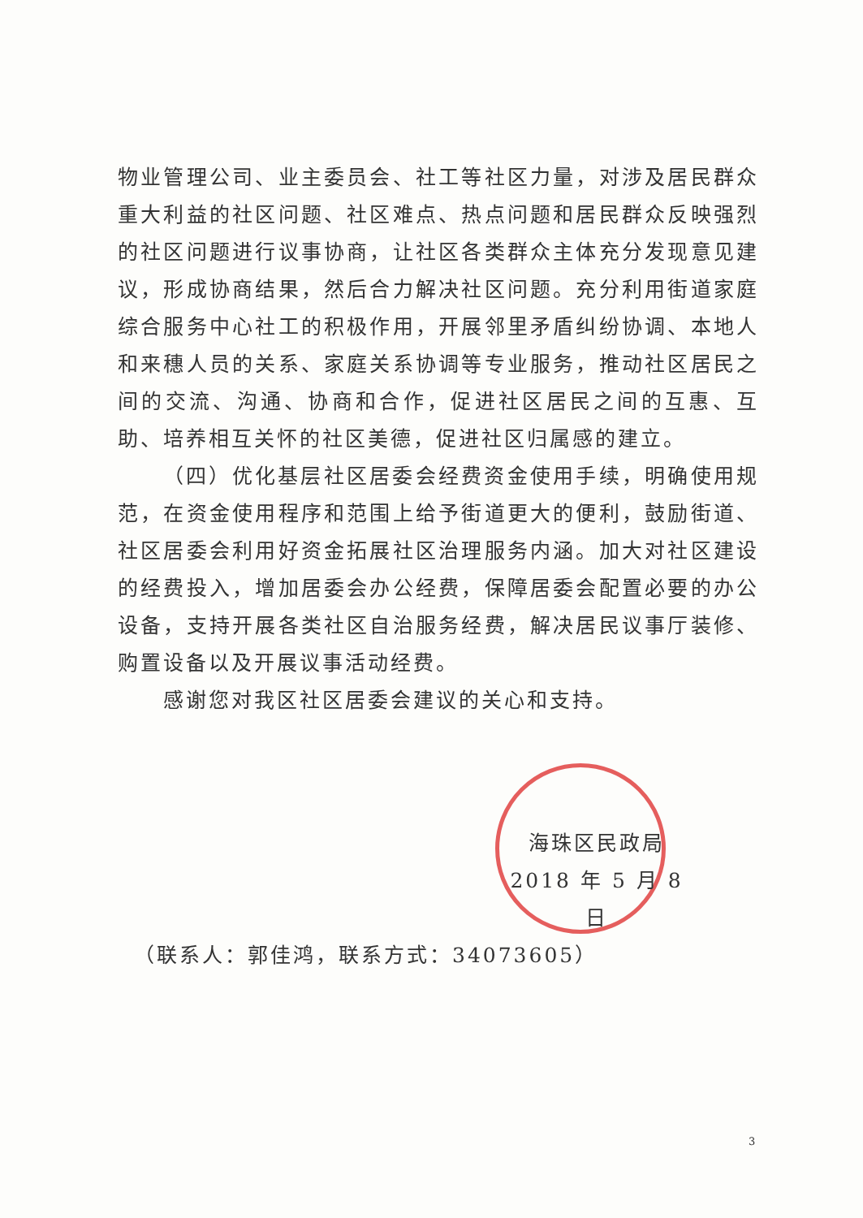物业管理公司、业主委员会、社工等社区力量，对涉及居民群众重大利益的社区问题、社区难点、热点问题和居民群众反映强烈的社区问题进行议事协商，让社区各类群众主体充分发现意见建议，形成协商结果，然后合力解决社区问题。充分利用街道家庭综合服务中心社工的积极作用，开展邻里矛盾纠纷协调、本地人和来穗人员的关系、家庭关系协调等专业服务，推动社区居民之间的交流、沟通、协商和合作，促进社区居民之间的互惠、互助、培养相互关怀的社区美德，促进社区归属感的建立。
（四）优化基层社区居委会经费资金使用手续，明确使用规范，在资金使用程序和范围上给予街道更大的便利，鼓励街道、社区居委会利用好资金拓展社区治理服务内涵。加大对社区建设的经费投入，增加居委会办公经费，保障居委会配置必要的办公设备，支持开展各类社区自治服务经费，解决居民议事厅装修、购置设备以及开展议事活动经费。
感谢您对我区社区居委会建议的关心和支持。
海珠区民政局
2018 年 5 月 8 日
（联系人：郭佳鸿，联系方式：34073605）
3